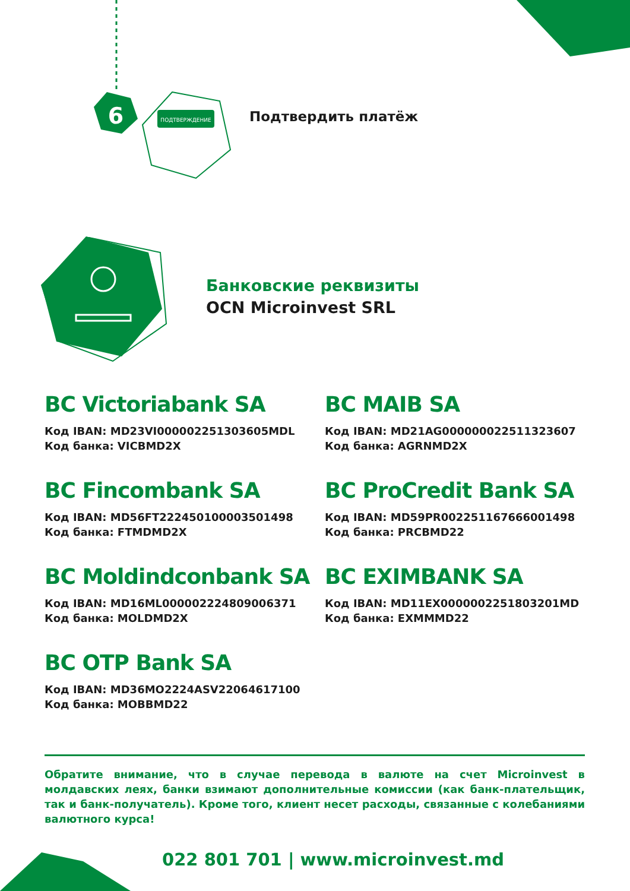6
ПОДТВЕРЖДЕНИЕ
Подтвердить платёж
Банковские реквизиты
OCN Microinvest SRL
BC Victoriabank SA
Код IBAN: MD23VI000002251303605MDL
Код банка: VICBMD2X
BC MAIB SA
Код IBAN: MD21AG000000022511323607
Код банка: AGRNMD2X
BC Fincombank SA
Код IBAN: MD56FT222450100003501498
Код банка: FTMDMD2X
BC ProCredit Bank SA
Код IBAN: MD59PR002251167666001498
Код банка: PRCBMD22
BC Moldindconbank SA
Код IBAN: MD16ML000002224809006371
Код банка: MOLDMD2X
BC EXIMBANK SA
Код IBAN: MD11EX0000002251803201MD
Код банка: EXMMMD22
BC OTP Bank SA
Код IBAN: MD36MO2224ASV22064617100
Код банка: MOBBMD22
Обратите внимание, что в случае перевода в валюте на счет Microinvest в молдавских леях, банки взимают дополнительные комиссии (как банк-плательщик, так и банк-получатель). Кроме того, клиент несет расходы, связанные с колебаниями валютного курса!
022 801 701 | www.microinvest.md